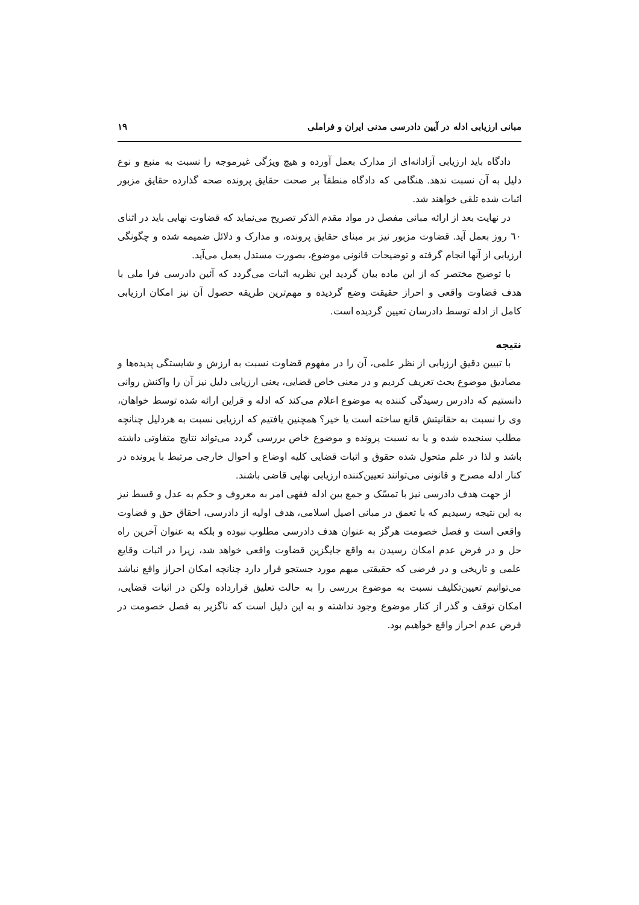مبانی ارزیابی ادله در آیین دادرسی مدنی ایران و فراملی ۱۹
دادگاه باید ارزیابی آزادانه‌ای از مدارک بعمل آورده و هیچ ویژگی غیرموجه را نسبت به منبع و نوع دلیل به آن نسبت ندهد. هنگامی که دادگاه منطقاً بر صحت حقایق پرونده صحه گذارده حقایق مزبور اثبات شده تلقی خواهند شد.
در نهایت بعد از ارائه مبانی مفصل در مواد مقدم الذکر تصریح می‌نماید که قضاوت نهایی باید در اثنای ٦٠ روز بعمل آید. قضاوت مزبور نیز بر مبنای حقایق پرونده، و مدارک و دلائل ضمیمه شده و چگونگی ارزیابی از آنها انجام گرفته و توضیحات قانونی موضوع، بصورت مستدل بعمل می‌آید.
با توضیح مختصر که از این ماده بیان گردید این نظریه اثبات می‌گردد که آئین دادرسی فرا ملی با هدف قضاوت واقعی و احراز حقیقت وضع گردیده و مهم‌ترین طریقه حصول آن نیز امکان ارزیابی کامل از ادله توسط دادرسان تعیین گردیده است.
نتیجه
با تبیین دقیق ارزیابی از نظر علمی، آن را در مفهوم قضاوت نسبت به ارزش و شایستگی پدیده‌ها و مصادیق موضوع بحث تعریف کردیم و در معنی خاص قضایی، یعنی ارزیابی دلیل نیز آن را واکنش روانی دانستیم که دادرس رسیدگی کننده به موضوع اعلام می‌کند که ادله و قراین ارائه شده توسط خواهان، وی را نسبت به حقانیتش قانع ساخته است یا خیر؟ همچنین یافتیم که ارزیابی نسبت به هردلیل چنانچه مطلب سنجیده شده و یا به نسبت پرونده و موضوع خاص بررسی گردد می‌تواند نتایج متفاوتی داشته باشد و لذا در علم متحول شده حقوق و اثبات قضایی کلیه اوضاع و احوال خارجی مرتبط با پرونده در کنار ادله مصرح و قانونی می‌توانند تعیین‌کننده ارزیابی نهایی قاضی باشند.
از جهت هدف دادرسی نیز با تمسّک و جمع بین ادله فقهی امر به معروف و حکم به عدل و قسط نیز به این نتیجه رسیدیم که با تعمق در مبانی اصیل اسلامی، هدف اولیه از دادرسی، احقاق حق و قضاوت واقعی است و فصل خصومت هرگز به عنوان هدف دادرسی مطلوب نبوده و بلکه به عنوان آخرین راه حل و در فرض عدم امکان رسیدن به واقع جایگزین قضاوت واقعی خواهد شد، زیرا در اثبات وقایع علمی و تاریخی و در فرضی که حقیقتی مبهم مورد جستجو قرار دارد چنانچه امکان احراز واقع نباشد می‌توانیم تعیین‌تکلیف نسبت به موضوع بررسی را به حالت تعلیق قرارداده ولکن در اثبات قضایی، امکان توقف و گذر از کنار موضوع وجود نداشته و به این دلیل است که ناگزیر به فصل خصومت در فرض عدم احراز واقع خواهیم بود.